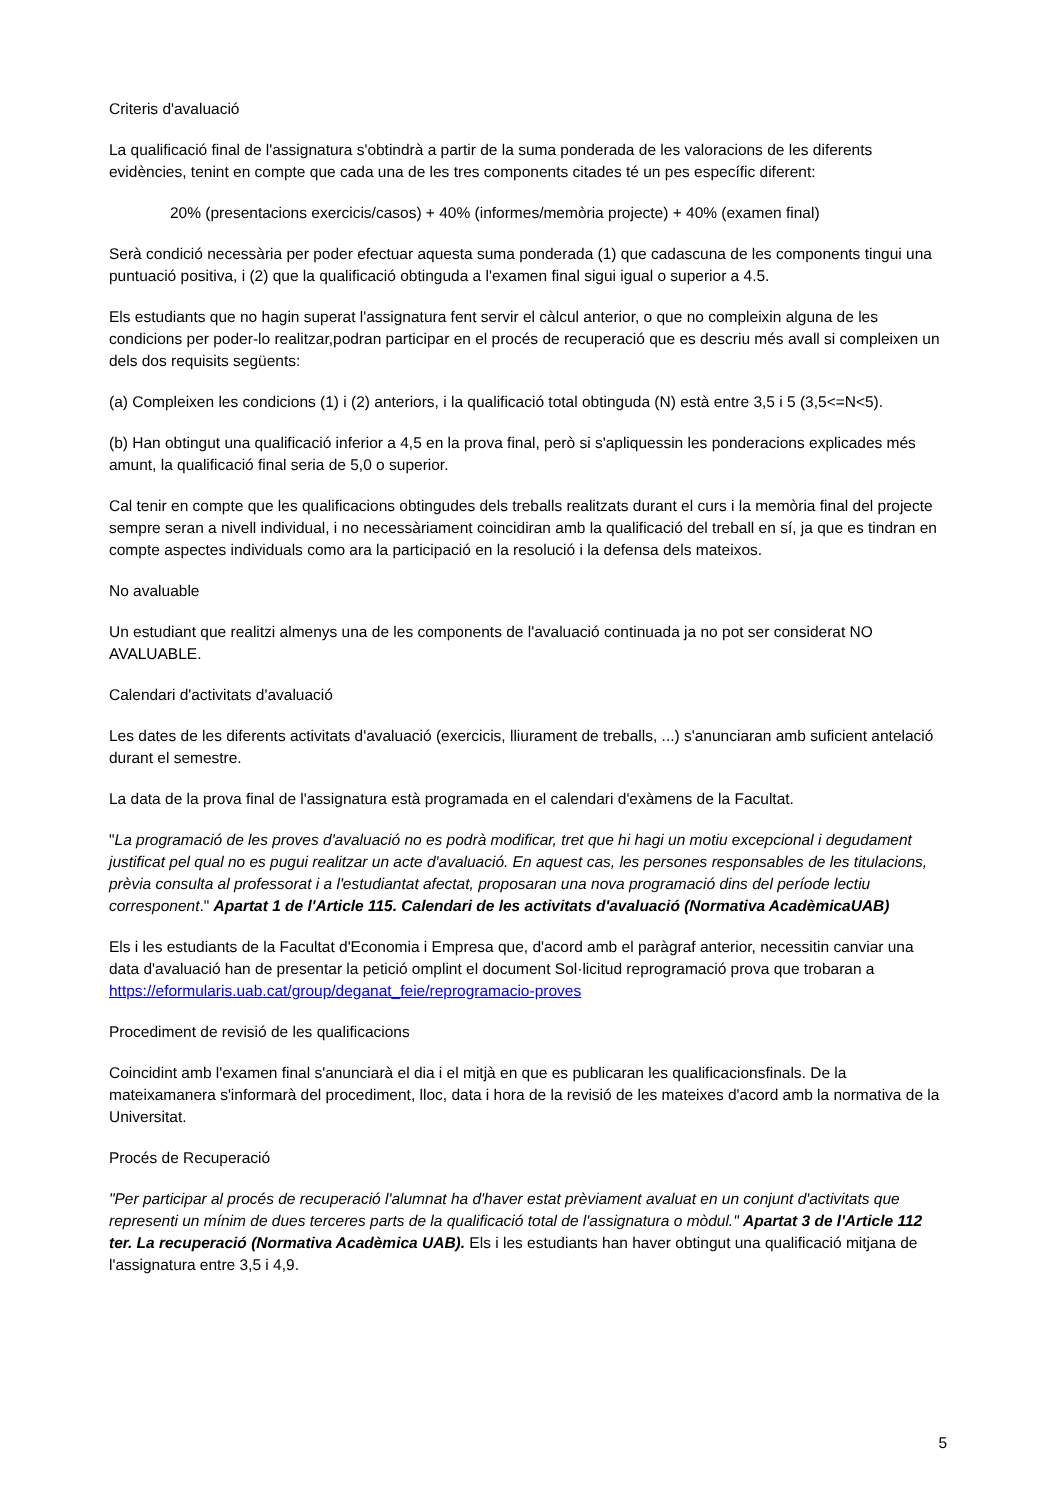Criteris d'avaluació
La qualificació final de l'assignatura s'obtindrà a partir de la suma ponderada de les valoracions de les diferents evidències, tenint en compte que cada una de les tres components citades té un pes específic diferent:
20% (presentacions exercicis/casos) + 40% (informes/memòria projecte) + 40% (examen final)
Serà condició necessària per poder efectuar aquesta suma ponderada (1) que cadascuna de les components tingui una puntuació positiva, i (2) que la qualificació obtinguda a l'examen final sigui igual o superior a 4.5.
Els estudiants que no hagin superat l'assignatura fent servir el càlcul anterior, o que no compleixin alguna de les condicions per poder-lo realitzar,podran participar en el procés de recuperació que es descriu més avall si compleixen un dels dos requisits següents:
(a) Compleixen les condicions (1) i (2) anteriors, i la qualificació total obtinguda (N) està entre 3,5 i 5 (3,5<=N<5).
(b) Han obtingut una qualificació inferior a 4,5 en la prova final, però si s'apliquessin les ponderacions explicades més amunt, la qualificació final seria de 5,0 o superior.
Cal tenir en compte que les qualificacions obtingudes dels treballs realitzats durant el curs i la memòria final del projecte sempre seran a nivell individual, i no necessàriament coincidiran amb la qualificació del treball en sí, ja que es tindran en compte aspectes individuals como ara la participació en la resolució i la defensa dels mateixos.
No avaluable
Un estudiant que realitzi almenys una de les components de l'avaluació continuada ja no pot ser considerat NO AVALUABLE.
Calendari d'activitats d'avaluació
Les dates de les diferents activitats d'avaluació (exercicis, lliurament de treballs, ...) s'anunciaran amb suficient antelació durant el semestre.
La data de la prova final de l'assignatura està programada en el calendari d'exàmens de la Facultat.
"La programació de les proves d'avaluació no es podrà modificar, tret que hi hagi un motiu excepcional i degudament justificat pel qual no es pugui realitzar un acte d'avaluació. En aquest cas, les persones responsables de les titulacions, prèvia consulta al professorat i a l'estudiantat afectat, proposaran una nova programació dins del període lectiu corresponent." Apartat 1 de l'Article 115. Calendari de les activitats d'avaluació (Normativa AcadèmicaUAB)
Els i les estudiants de la Facultat d'Economia i Empresa que, d'acord amb el paràgraf anterior, necessitin canviar una data d'avaluació han de presentar la petició omplint el document Sol·licitud reprogramació prova que trobaran a https://eformularis.uab.cat/group/deganat_feie/reprogramacio-proves
Procediment de revisió de les qualificacions
Coincidint amb l'examen final s'anunciarà el dia i el mitjà en que es publicaran les qualificacionsfinals. De la mateixamanera s'informarà del procediment, lloc, data i hora de la revisió de les mateixes d'acord amb la normativa de la Universitat.
Procés de Recuperació
"Per participar al procés de recuperació l'alumnat ha d'haver estat prèviament avaluat en un conjunt d'activitats que representi un mínim de dues terceres parts de la qualificació total de l'assignatura o mòdul." Apartat 3 de l'Article 112 ter. La recuperació (Normativa Acadèmica UAB). Els i les estudiants han haver obtingut una qualificació mitjana de l'assignatura entre 3,5 i 4,9.
5